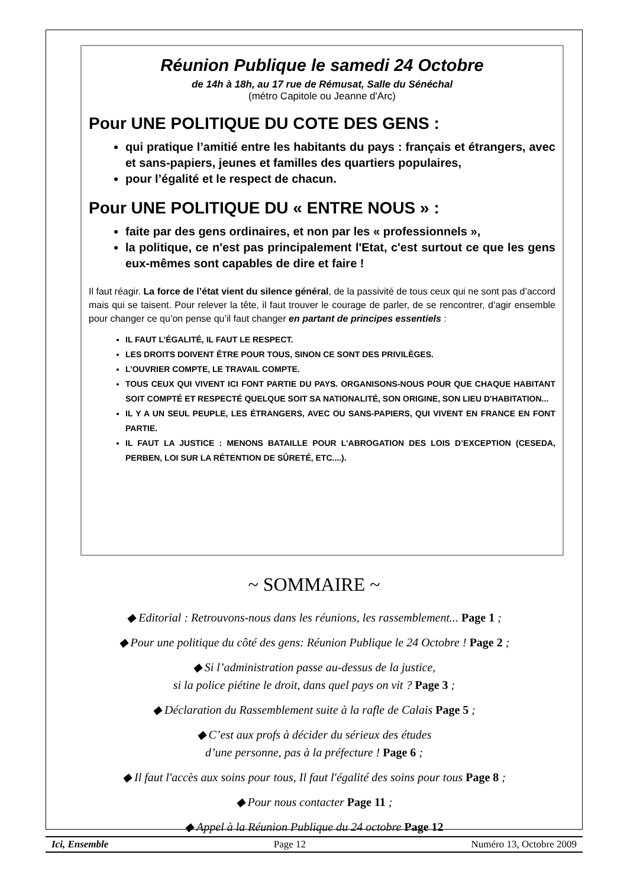Réunion Publique le samedi 24 Octobre
de 14h à 18h, au 17 rue de Rémusat, Salle du Sénéchal
(métro Capitole ou Jeanne d'Arc)
Pour UNE POLITIQUE DU COTE DES GENS :
qui pratique l’amitié entre les habitants du pays : français et étrangers, avec et sans-papiers, jeunes et familles des quartiers populaires,
pour l’égalité et le respect de chacun.
Pour UNE POLITIQUE DU « ENTRE NOUS » :
faite par des gens ordinaires, et non par les « professionnels »,
la politique, ce n'est pas principalement l'Etat, c'est surtout ce que les gens eux-mêmes sont capables de dire et faire !
Il faut réagir. La force de l’état vient du silence général, de la passivité de tous ceux qui ne sont pas d’accord mais qui se taisent. Pour relever la tête, il faut trouver le courage de parler, de se rencontrer, d’agir ensemble pour changer ce qu’on pense qu’il faut changer en partant de principes essentiels :
IL FAUT L’ÉGALITÉ, IL FAUT LE RESPECT.
LES DROITS DOIVENT ÊTRE POUR TOUS, SINON CE SONT DES PRIVILÈGES.
L’OUVRIER COMPTE, LE TRAVAIL COMPTE.
TOUS CEUX QUI VIVENT ICI FONT PARTIE DU PAYS. ORGANISONS-NOUS POUR QUE CHAQUE HABITANT SOIT COMPTÉ ET RESPECTÉ QUELQUE SOIT SA NATIONALITÉ, SON ORIGINE, SON LIEU D'HABITATION...
IL Y A UN SEUL PEUPLE, LES ÉTRANGERS, AVEC OU SANS-PAPIERS, QUI VIVENT EN FRANCE EN FONT PARTIE.
IL FAUT LA JUSTICE : MENONS BATAILLE POUR L’ABROGATION DES LOIS D’EXCEPTION (CESEDA, PERBEN, LOI SUR LA RÉTENTION DE SÛRETÉ, ETC....).
~ SOMMAIRE ~
◆ Editorial : Retrouvons-nous dans les réunions, les rassemblement... Page 1 ;
◆ Pour une politique du côté des gens: Réunion Publique le 24 Octobre ! Page 2 ;
◆ Si l’administration passe au-dessus de la justice,
si la police piétine le droit, dans quel pays on vit ? Page 3 ;
◆ Déclaration du Rassemblement suite à la rafle de Calais Page 5 ;
◆ C’est aux profs à décider du sérieux des études
d’une personne, pas à la préfecture ! Page 6 ;
◆ Il faut l'accès aux soins pour tous, Il faut l'égalité des soins pour tous Page 8 ;
◆ Pour nous contacter Page 11 ;
◆ Appel à la Réunion Publique du 24 octobre Page 12
Ici, Ensemble Page 12 Numéro 13, Octobre 2009